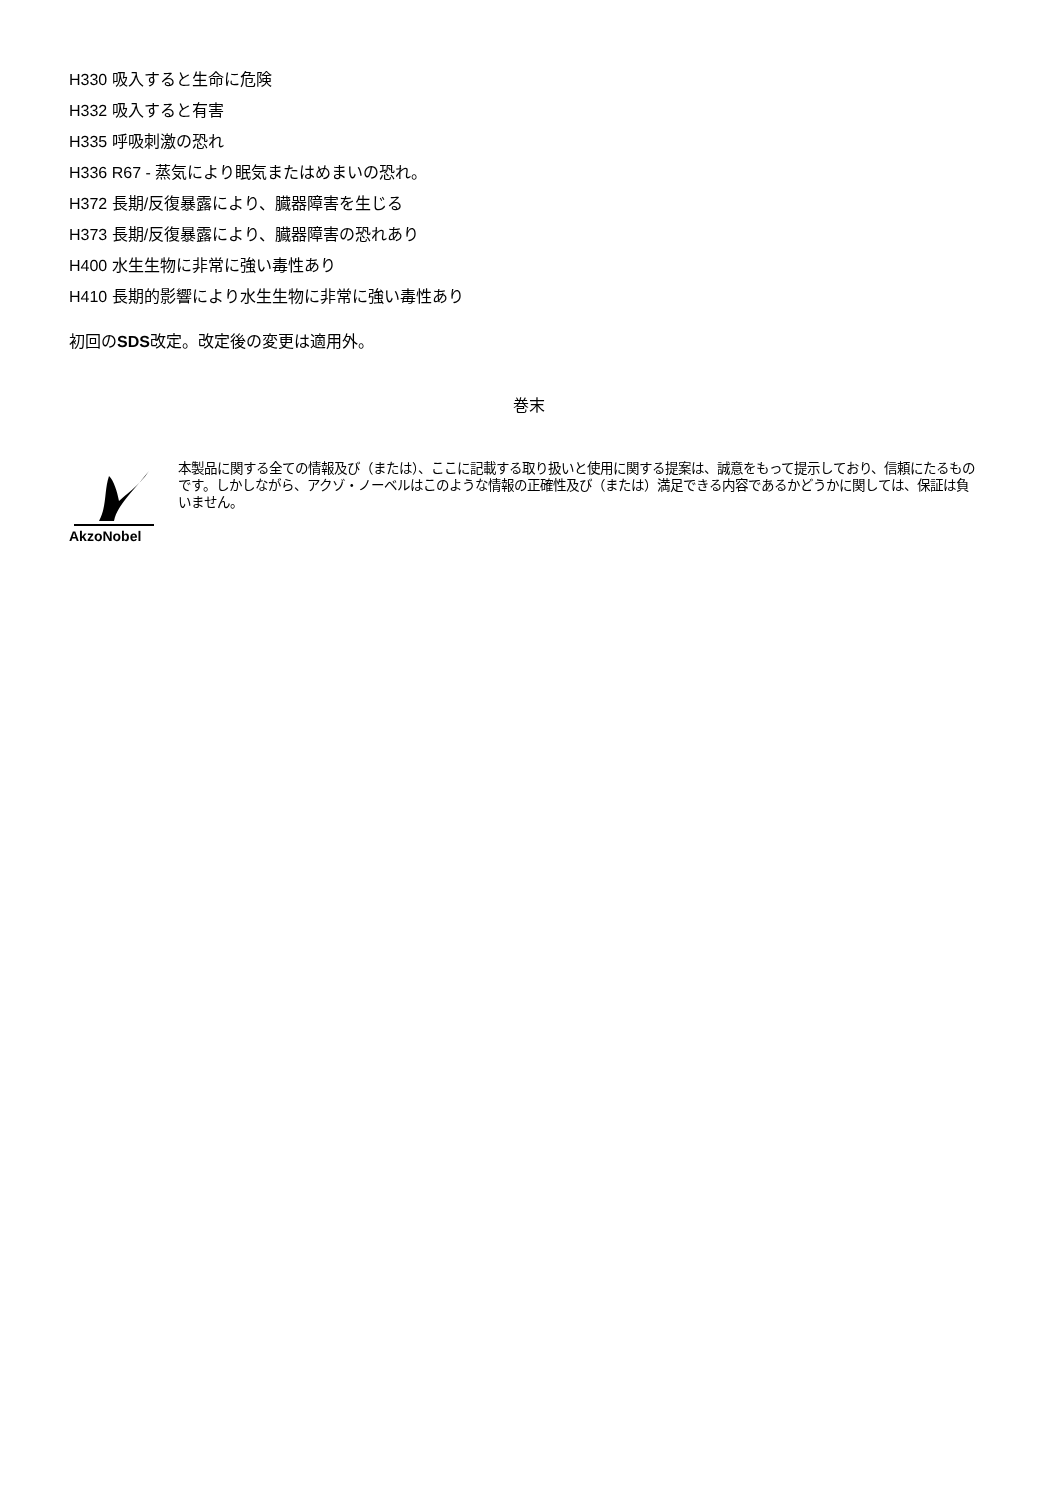H330 吸入すると生命に危険
H332 吸入すると有害
H335 呼吸刺激の恐れ
H336 R67 - 蒸気により眠気またはめまいの恐れ。
H372 長期/反復暴露により、臓器障害を生じる
H373 長期/反復暴露により、臓器障害の恐れあり
H400 水生生物に非常に強い毒性あり
H410 長期的影響により水生生物に非常に強い毒性あり
初回のSDS改定。改定後の変更は適用外。
巻末
AkzoNobel
本製品に関する全ての情報及び（または）、ここに記載する取り扱いと使用に関する提案は、誠意をもって提示しており、信頼にたるものです。しかしながら、アクゾ・ノーベルはこのような情報の正確性及び（または）満足できる内容であるかどうかに関しては、保証は負いません。